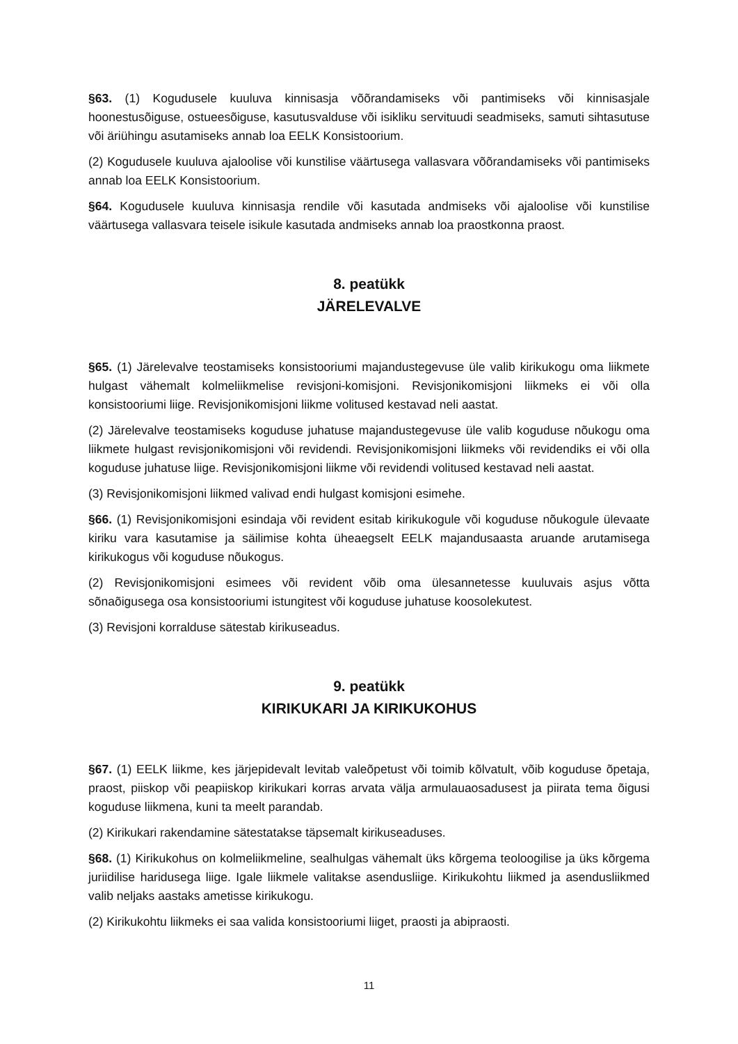§63. (1) Kogudusele kuuluva kinnisasja võõrandamiseks või pantimiseks või kinnisasjale hoonestusõiguse, ostueesõiguse, kasutusvalduse või isikliku servituudi seadmiseks, samuti sihtasutuse või äriühingu asutamiseks annab loa EELK Konsistoorium.
(2) Kogudusele kuuluva ajaloolise või kunstilise väärtusega vallasvara võõrandamiseks või pantimiseks annab loa EELK Konsistoorium.
§64. Kogudusele kuuluva kinnisasja rendile või kasutada andmiseks või ajaloolise või kunstilise väärtusega vallasvara teisele isikule kasutada andmiseks annab loa praostkonna praost.
8. peatükk
JÄRELEVALVE
§65. (1) Järelevalve teostamiseks konsistooriumi majandustegevuse üle valib kirikukogu oma liikmete hulgast vähemalt kolmeliikmelise revisjoni-komisjoni. Revisjonikomisjoni liikmeks ei või olla konsistooriumi liige. Revisjonikomisjoni liikme volitused kestavad neli aastat.
(2) Järelevalve teostamiseks koguduse juhatuse majandustegevuse üle valib koguduse nõukogu oma liikmete hulgast revisjonikomisjoni või revidendi. Revisjonikomisjoni liikmeks või revidendiks ei või olla koguduse juhatuse liige. Revisjonikomisjoni liikme või revidendi volitused kestavad neli aastat.
(3) Revisjonikomisjoni liikmed valivad endi hulgast komisjoni esimehe.
§66. (1) Revisjonikomisjoni esindaja või revident esitab kirikukogule või koguduse nõukogule ülevaate kiriku vara kasutamise ja säilimise kohta üheaegselt EELK majandusaasta aruande arutamisega kirikukogus või koguduse nõukogus.
(2) Revisjonikomisjoni esimees või revident võib oma ülesannetesse kuuluvais asjus võtta sõnaõigusega osa konsistooriumi istungitest või koguduse juhatuse koosolekutest.
(3) Revisjoni korralduse sätestab kirikuseadus.
9. peatükk
KIRIKUKARI JA KIRIKUKOHUS
§67. (1) EELK liikme, kes järjepidevalt levitab valeõpetust või toimib kõlvatult, võib koguduse õpetaja, praost, piiskop või peapiiskop kirikukari korras arvata välja armulauaosadusest ja piirata tema õigusi koguduse liikmena, kuni ta meelt parandab.
(2) Kirikukari rakendamine sätestatakse täpsemalt kirikuseaduses.
§68. (1) Kirikukohus on kolmeliikmeline, sealhulgas vähemalt üks kõrgema teoloogilise ja üks kõrgema juriidilise haridusega liige. Igale liikmele valitakse asendusliige. Kirikukohtu liikmed ja asendusliikmed valib neljaks aastaks ametisse kirikukogu.
(2) Kirikukohtu liikmeks ei saa valida konsistooriumi liiget, praosti ja abipraosti.
11